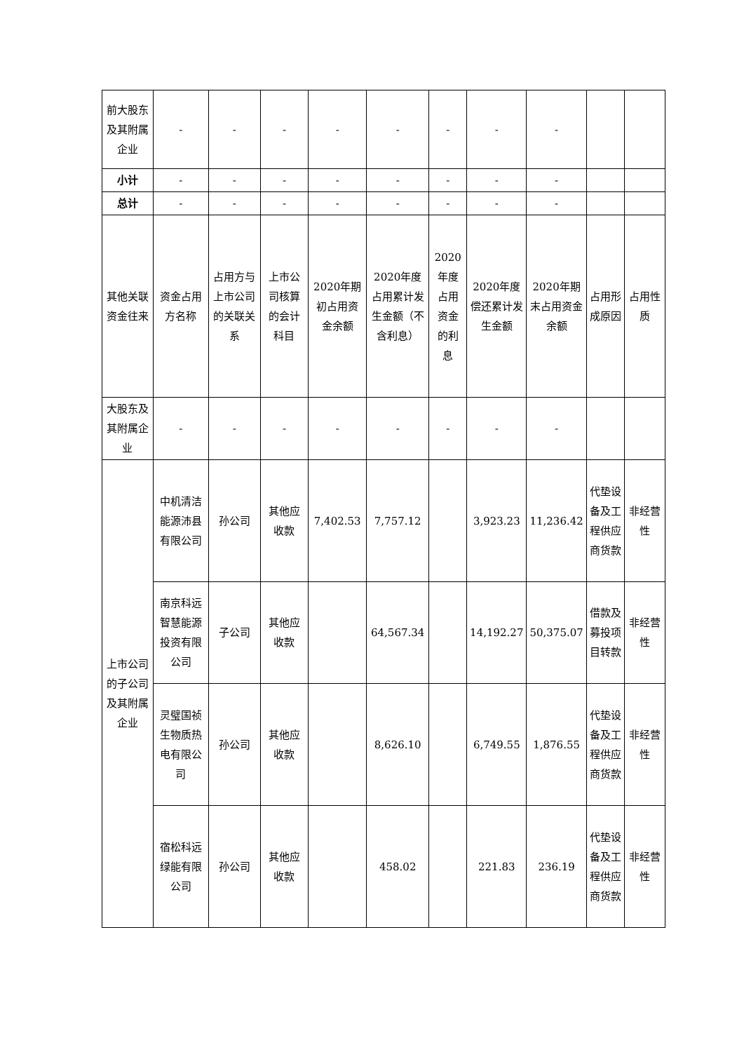| 前大股东及其附属企业 | - | - | - | - | - | - | - | - | | |
| 小计 | - | - | - | - | - | - | - | - | | |
| 总计 | - | - | - | - | - | - | - | - | | |
| 其他关联资金往来 | 资金占用方名称 | 占用方与上市公司的关联关系 | 上市公司核算的会计科目 | 2020年期初占用资金余额 | 2020年度占用累计发生金额（不含利息） | 2020年度占用资金的利息 | 2020年度偿还累计发生金额 | 2020年期末占用资金余额 | 占用形成原因 | 占用性质 |
| 大股东及其附属企业 | - | - | - | - | - | - | - | - | | |
| 上市公司的子公司及其附属企业 | 中机清洁能源沛县有限公司 | 孙公司 | 其他应收款 | 7,402.53 | 7,757.12 | | 3,923.23 | 11,236.42 | 代垫设备及工程供应商货款 | 非经营性 |
| | 南京科远智慧能源投资有限公司 | 子公司 | 其他应收款 | | 64,567.34 | | 14,192.27 | 50,375.07 | 借款及募投项目转款 | 非经营性 |
| | 灵璧国祯生物质热电有限公司 | 孙公司 | 其他应收款 | | 8,626.10 | | 6,749.55 | 1,876.55 | 代垫设备及工程供应商货款 | 非经营性 |
| | 宿松科远绿能有限公司 | 孙公司 | 其他应收款 | | 458.02 | | 221.83 | 236.19 | 代垫设备及工程供应商货款 | 非经营性 |